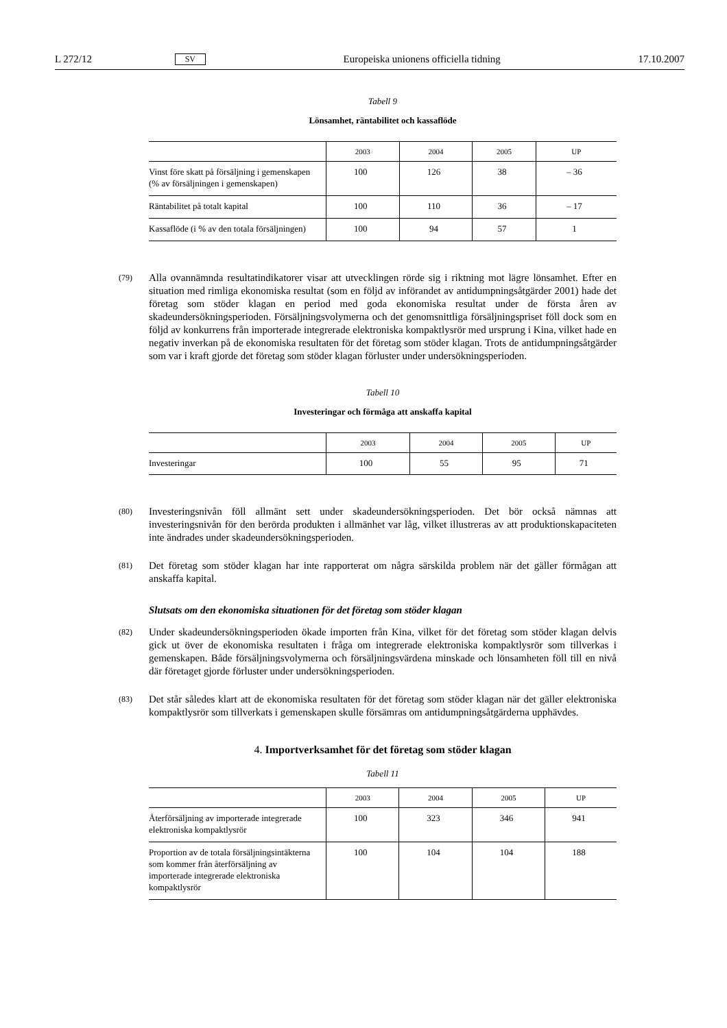L 272/12 SV Europeiska unionens officiella tidning 17.10.2007
Tabell 9
Lönsamhet, räntabilitet och kassaflöde
| | 2003 | 2004 | 2005 | UP |
| --- | --- | --- | --- | --- |
| Vinst före skatt på försäljning i gemen­skapen (% av försäljningen i gemenska­pen) | 100 | 126 | 38 | – 36 |
| Räntabilitet på totalt kapital | 100 | 110 | 36 | – 17 |
| Kassaflöde (i % av den totala försälj­ningen) | 100 | 94 | 57 | 1 |
(79) Alla ovannämnda resultatindikatorer visar att utvecklingen rörde sig i riktning mot lägre lönsamhet. Efter en situation med rimliga ekonomiska resultat (som en följd av införandet av antidumpnings­åtgärder 2001) hade det företag som stöder klagan en period med goda ekonomiska resultat under de första åren av skadeundersökningsperioden. Försäljningsvolymerna och det genomsnittliga försälj­ningspriset föll dock som en följd av konkurrens från importerade integrerade elektroniska kom­paktlysrör med ursprung i Kina, vilket hade en negativ inverkan på de ekonomiska resultaten för det företag som stöder klagan. Trots de antidumpningsåtgärder som var i kraft gjorde det företag som stöder klagan förluster under undersökningsperioden.
Tabell 10
Investeringar och förmåga att anskaffa kapital
| | 2003 | 2004 | 2005 | UP |
| --- | --- | --- | --- | --- |
| Investeringar | 100 | 55 | 95 | 71 |
(80) Investeringsnivån föll allmänt sett under skadeundersökningsperioden. Det bör också nämnas att investeringsnivån för den berörda produkten i allmänhet var låg, vilket illustreras av att produktions­kapaciteten inte ändrades under skadeundersökningsperioden.
(81) Det företag som stöder klagan har inte rapporterat om några särskilda problem när det gäller förmågan att anskaffa kapital.
Slutsats om den ekonomiska situationen för det företag som stöder klagan
(82) Under skadeundersökningsperioden ökade importen från Kina, vilket för det företag som stöder klagan delvis gick ut över de ekonomiska resultaten i fråga om integrerade elektroniska kompakt­lysrör som tillverkas i gemenskapen. Både försäljningsvolymerna och försäljningsvärdena minskade och lönsamheten föll till en nivå där företaget gjorde förluster under undersökningsperioden.
(83) Det står således klart att de ekonomiska resultaten för det företag som stöder klagan när det gäller elektroniska kompaktlysrör som tillverkats i gemenskapen skulle försämras om antidumpningsåtgär­derna upphävdes.
4. Importverksamhet för det företag som stöder klagan
Tabell 11
| | 2003 | 2004 | 2005 | UP |
| --- | --- | --- | --- | --- |
| Återförsäljning av importerade integre­rade elektroniska kompaktlysrör | 100 | 323 | 346 | 941 |
| Proportion av de totala försäljningsintäk­terna som kommer från återförsäljning av importerade integrerade elektroniska kompaktlysrör | 100 | 104 | 104 | 188 |